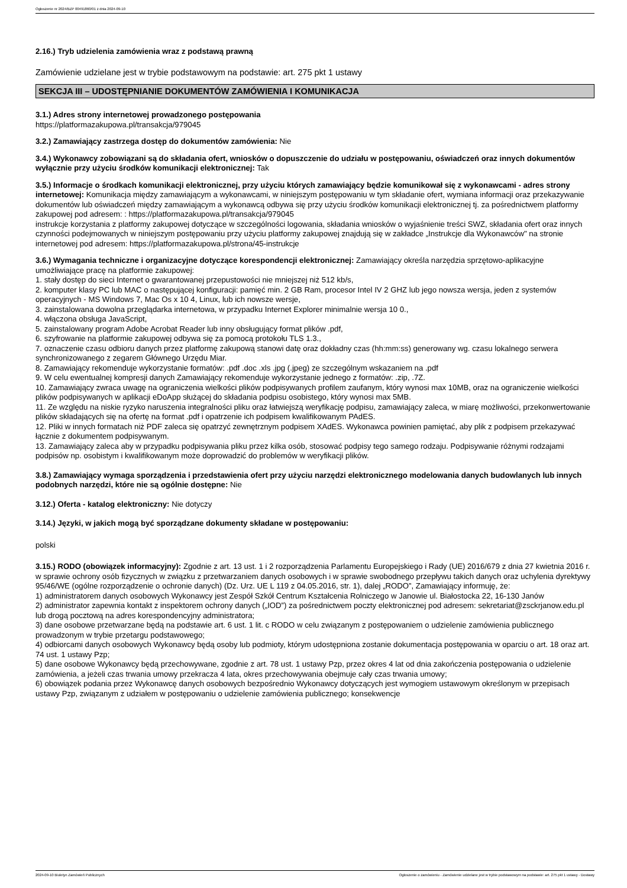Ogłoszenie nr 2024/BZP 00491860/01 z dnia 2024-09-10
2.16.) Tryb udzielenia zamówienia wraz z podstawą prawną
Zamówienie udzielane jest w trybie podstawowym na podstawie: art. 275 pkt 1 ustawy
SEKCJA III – UDOSTĘPNIANIE DOKUMENTÓW ZAMÓWIENIA I KOMUNIKACJA
3.1.) Adres strony internetowej prowadzonego postępowania
https://platformazakupowa.pl/transakcja/979045
3.2.) Zamawiający zastrzega dostęp do dokumentów zamówienia: Nie
3.4.) Wykonawcy zobowiązani są do składania ofert, wniosków o dopuszczenie do udziału w postępowaniu, oświadczeń oraz innych dokumentów wyłącznie przy użyciu środków komunikacji elektronicznej: Tak
3.5.) Informacje o środkach komunikacji elektronicznej, przy użyciu których zamawiający będzie komunikował się z wykonawcami - adres strony internetowej: Komunikacja między zamawiającym a wykonawcami, w niniejszym postępowaniu w tym składanie ofert, wymiana informacji oraz przekazywanie dokumentów lub oświadczeń między zamawiającym a wykonawcą odbywa się przy użyciu środków komunikacji elektronicznej tj. za pośrednictwem platformy zakupowej pod adresem: : https://platformazakupowa.pl/transakcja/979045
instrukcje korzystania z platformy zakupowej dotyczące w szczególności logowania, składania wniosków o wyjaśnienie treści SWZ, składania ofert oraz innych czynności podejmowanych w niniejszym postępowaniu przy użyciu platformy zakupowej znajdują się w zakładce „Instrukcje dla Wykonawców" na stronie internetowej pod adresem: https://platformazakupowa.pl/strona/45-instrukcje
3.6.) Wymagania techniczne i organizacyjne dotyczące korespondencji elektronicznej: Zamawiający określa narzędzia sprzętowo-aplikacyjne umożliwiające pracę na platformie zakupowej:
1. stały dostęp do sieci Internet o gwarantowanej przepustowości nie mniejszej niż 512 kb/s,
2. komputer klasy PC lub MAC o następującej konfiguracji: pamięć min. 2 GB Ram, procesor Intel IV 2 GHZ lub jego nowsza wersja, jeden z systemów operacyjnych - MS Windows 7, Mac Os x 10 4, Linux, lub ich nowsze wersje,
3. zainstalowana dowolna przeglądarka internetowa, w przypadku Internet Explorer minimalnie wersja 10 0.,
4. włączona obsługa JavaScript,
5. zainstalowany program Adobe Acrobat Reader lub inny obsługujący format plików .pdf,
6. szyfrowanie na platformie zakupowej odbywa się za pomocą protokołu TLS 1.3.,
7. oznaczenie czasu odbioru danych przez platformę zakupową stanowi datę oraz dokładny czas (hh:mm:ss) generowany wg. czasu lokalnego serwera synchronizowanego z zegarem Głównego Urzędu Miar.
8. Zamawiający rekomenduje wykorzystanie formatów: .pdf .doc .xls .jpg (.jpeg) ze szczególnym wskazaniem na .pdf
9. W celu ewentualnej kompresji danych Zamawiający rekomenduje wykorzystanie jednego z formatów: .zip, .7Z.
10. Zamawiający zwraca uwagę na ograniczenia wielkości plików podpisywanych profilem zaufanym, który wynosi max 10MB, oraz na ograniczenie wielkości plików podpisywanych w aplikacji eDoApp służącej do składania podpisu osobistego, który wynosi max 5MB.
11. Ze względu na niskie ryzyko naruszenia integralności pliku oraz łatwiejszą weryfikację podpisu, zamawiający zaleca, w miarę możliwości, przekonwertowanie plików składających się na ofertę na format .pdf i opatrzenie ich podpisem kwalifikowanym PAdES.
12. Pliki w innych formatach niż PDF zaleca się opatrzyć zewnętrznym podpisem XAdES. Wykonawca powinien pamiętać, aby plik z podpisem przekazywać łącznie z dokumentem podpisywanym.
13. Zamawiający zaleca aby w przypadku podpisywania pliku przez kilka osób, stosować podpisy tego samego rodzaju. Podpisywanie różnymi rodzajami podpisów np. osobistym i kwalifikowanym może doprowadzić do problemów w weryfikacji plików.
3.8.) Zamawiający wymaga sporządzenia i przedstawienia ofert przy użyciu narzędzi elektronicznego modelowania danych budowlanych lub innych podobnych narzędzi, które nie są ogólnie dostępne: Nie
3.12.) Oferta - katalog elektroniczny: Nie dotyczy
3.14.) Języki, w jakich mogą być sporządzane dokumenty składane w postępowaniu:
polski
3.15.) RODO (obowiązek informacyjny): Zgodnie z art. 13 ust. 1 i 2 rozporządzenia Parlamentu Europejskiego i Rady (UE) 2016/679 z dnia 27 kwietnia 2016 r. w sprawie ochrony osób fizycznych w związku z przetwarzaniem danych osobowych i w sprawie swobodnego przepływu takich danych oraz uchylenia dyrektywy 95/46/WE (ogólne rozporządzenie o ochronie danych) (Dz. Urz. UE L 119 z 04.05.2016, str. 1), dalej „RODO”, Zamawiający informuję, że:
1) administratorem danych osobowych Wykonawcy jest Zespół Szkół Centrum Kształcenia Rolniczego w Janowie ul. Białostocka 22, 16-130 Janów
2) administrator zapewnia kontakt z inspektorem ochrony danych („IOD”) za pośrednictwem poczty elektronicznej pod adresem: sekretariat@zsckrjanow.edu.pl lub drogą pocztową na adres korespondencyjny administratora;
3) dane osobowe przetwarzane będą na podstawie art. 6 ust. 1 lit. c RODO w celu związanym z postępowaniem o udzielenie zamówienia publicznego prowadzonym w trybie przetargu podstawowego;
4) odbiorcami danych osobowych Wykonawcy będą osoby lub podmioty, którym udostępniona zostanie dokumentacja postępowania w oparciu o art. 18 oraz art. 74 ust. 1 ustawy Pzp;
5) dane osobowe Wykonawcy będą przechowywane, zgodnie z art. 78 ust. 1 ustawy Pzp, przez okres 4 lat od dnia zakończenia postępowania o udzielenie zamówienia, a jeżeli czas trwania umowy przekracza 4 lata, okres przechowywania obejmuje cały czas trwania umowy;
6) obowiązek podania przez Wykonawcę danych osobowych bezpośrednio Wykonawcy dotyczących jest wymogiem ustawowym określonym w przepisach ustawy Pzp, związanym z udziałem w postępowaniu o udzielenie zamówienia publicznego; konsekwencje
2024-09-10 Biuletyn Zamówień Publicznych Ogłoszenie o zamówieniu - Zamówienie udzielane jest w trybie podstawowym na podstawie: art. 275 pkt 1 ustawy - Dostawy